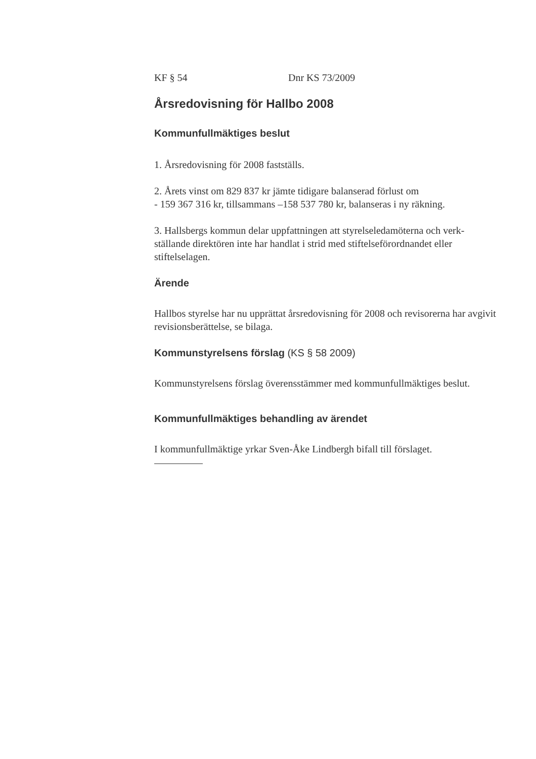KF § 54 Dnr KS 73/2009
Årsredovisning för Hallbo 2008
Kommunfullmäktiges beslut
1. Årsredovisning för 2008 fastställs.
2. Årets vinst om 829 837 kr jämte tidigare balanserad förlust om
- 159 367 316 kr, tillsammans –158 537 780 kr, balanseras i ny räkning.
3. Hallsbergs kommun delar uppfattningen att styrelseledamöterna och verk-ställande direktören inte har handlat i strid med stiftelseförordnandet eller stiftelselagen.
Ärende
Hallbos styrelse har nu upprättat årsredovisning för 2008 och revisorerna har avgivit revisionsberättelse, se bilaga.
Kommunstyrelsens förslag (KS § 58 2009)
Kommunstyrelsens förslag överensstämmer med kommunfullmäktiges beslut.
Kommunfullmäktiges behandling av ärendet
I kommunfullmäktige yrkar Sven-Åke Lindbergh bifall till förslaget.